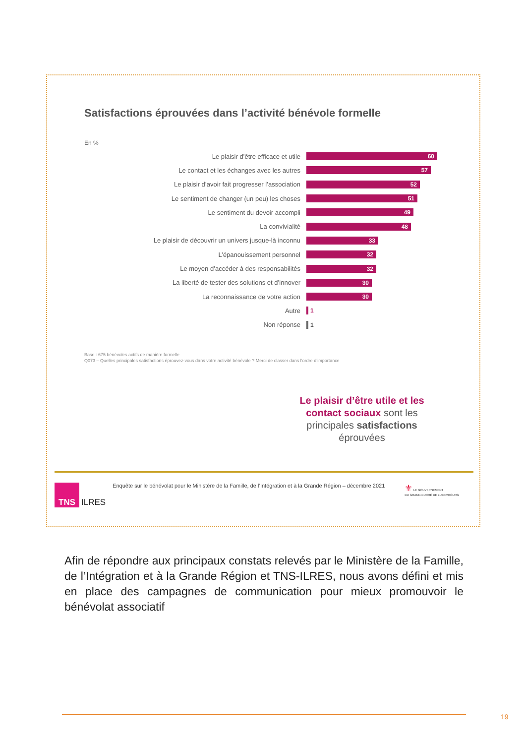Satisfactions éprouvées dans l’activité bénévole formelle
En %
Le plaisir d’être efficace et utile
60
Le contact et les échanges avec les autres
57
Le plaisir d’avoir fait progresser l’association
52
Le sentiment de changer (un peu) les choses
51
Le sentiment du devoir accompli
49
La convivialité
48
Le plaisir de découvrir un univers jusque-là inconnu
33
L’épanouissement personnel
32
Le moyen d’accéder à des responsabilités
32
La liberté de tester des solutions et d’innover
30
La reconnaissance de votre action
30
Autre 1
Non réponse 1
Base : 675 bénévoles actifs de manière formelle
Q073 – Quelles principales satisfactions éprouvez-vous dans votre activité bénévole ? Merci de classer dans l’ordre d’importance
Le plaisir d’être utile et les contact sociaux sont les principales satisfactions éprouvées
TNS
ILRES
Enquête sur le bénévolat pour le Ministère de la Famille, de l’Intégration et à la Grande Région – décembre 2021
⚜ LE GOUVERNEMENT
DU GRAND-DUCHÉ DE LUXEMBOURG
Afin de répondre aux principaux constats relevés par le Ministère de la Famille, de l’Intégration et à la Grande Région et TNS-ILRES, nous avons défini et mis en place des campagnes de communication pour mieux promouvoir le bénévolat associatif
19